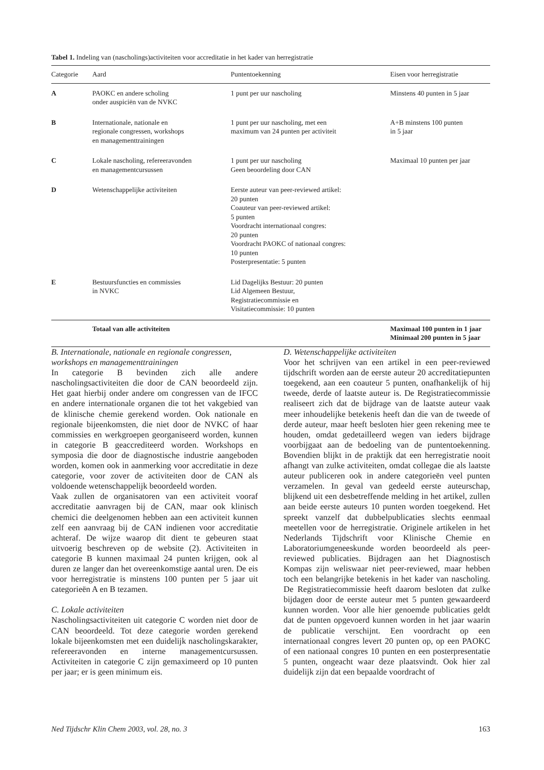Tabel 1. Indeling van (nascholings)activiteiten voor accreditatie in het kader van herregistratie
| Categorie | Aard | Puntentoekenning | Eisen voor herregistratie |
| --- | --- | --- | --- |
| A | PAOKC en andere scholing onder auspiciën van de NVKC | 1 punt per uur nascholing | Minstens 40 punten in 5 jaar |
| B | Internationale, nationale en regionale congressen, workshops en managementtrainingen | 1 punt per uur nascholing, met een maximum van 24 punten per activiteit | A+B minstens 100 punten in 5 jaar |
| C | Lokale nascholing, refereeravonden en managementcursussen | 1 punt per uur nascholing Geen beoordeling door CAN | Maximaal 10 punten per jaar |
| D | Wetenschappelijke activiteiten | Eerste auteur van peer-reviewed artikel: 20 punten Coauteur van peer-reviewed artikel: 5 punten Voordracht internationaal congres: 20 punten Voordracht PAOKC of nationaal congres: 10 punten Posterpresentatie: 5 punten | |
| E | Bestuursfuncties en commissies in NVKC | Lid Dagelijks Bestuur: 20 punten Lid Algemeen Bestuur, Registratiecommissie en Visitatiecommissie: 10 punten | |
| | Totaal van alle activiteiten | | Maximaal 100 punten in 1 jaar Minimaal 200 punten in 5 jaar |
B. Internationale, nationale en regionale congressen, workshops en managementtrainingen
In categorie B bevinden zich alle andere nascholingsactiviteiten die door de CAN beoordeeld zijn. Het gaat hierbij onder andere om congressen van de IFCC en andere internationale organen die tot het vakgebied van de klinische chemie gerekend worden. Ook nationale en regionale bijeenkomsten, die niet door de NVKC of haar commissies en werkgroepen georganiseerd worden, kunnen in categorie B geaccrediteerd worden. Workshops en symposia die door de diagnostische industrie aangeboden worden, komen ook in aanmerking voor accreditatie in deze categorie, voor zover de activiteiten door de CAN als voldoende wetenschappelijk beoordeeld worden.
Vaak zullen de organisatoren van een activiteit vooraf accreditatie aanvragen bij de CAN, maar ook klinisch chemici die deelgenomen hebben aan een activiteit kunnen zelf een aanvraag bij de CAN indienen voor accreditatie achteraf. De wijze waarop dit dient te gebeuren staat uitvoerig beschreven op de website (2). Activiteiten in categorie B kunnen maximaal 24 punten krijgen, ook al duren ze langer dan het overeenkomstige aantal uren. De eis voor herregistratie is minstens 100 punten per 5 jaar uit categorieën A en B tezamen.
C. Lokale activiteiten
Nascholingsactiviteiten uit categorie C worden niet door de CAN beoordeeld. Tot deze categorie worden gerekend lokale bijeenkomsten met een duidelijk nascholingskarakter, refereeravonden en interne managementcursussen. Activiteiten in categorie C zijn gemaximeerd op 10 punten per jaar; er is geen minimum eis.
D. Wetenschappelijke activiteiten
Voor het schrijven van een artikel in een peer-reviewed tijdschrift worden aan de eerste auteur 20 accreditatiepunten toegekend, aan een coauteur 5 punten, onafhankelijk of hij tweede, derde of laatste auteur is. De Registratiecommissie realiseert zich dat de bijdrage van de laatste auteur vaak meer inhoudelijke betekenis heeft dan die van de tweede of derde auteur, maar heeft besloten hier geen rekening mee te houden, omdat gedetailleerd wegen van ieders bijdrage voorbijgaat aan de bedoeling van de puntentoekenning. Bovendien blijkt in de praktijk dat een herregistratie nooit afhangt van zulke activiteiten, omdat collegae die als laatste auteur publiceren ook in andere categorieën veel punten verzamelen. In geval van gedeeld eerste auteurschap, blijkend uit een desbetreffende melding in het artikel, zullen aan beide eerste auteurs 10 punten worden toegekend. Het spreekt vanzelf dat dubbelpublicaties slechts eenmaal meetellen voor de herregistratie. Originele artikelen in het Nederlands Tijdschrift voor Klinische Chemie en Laboratoriumgeneeskunde worden beoordeeld als peer-reviewed publicaties. Bijdragen aan het Diagnostisch Kompas zijn weliswaar niet peer-reviewed, maar hebben toch een belangrijke betekenis in het kader van nascholing. De Registratiecommissie heeft daarom besloten dat zulke bijdagen door de eerste auteur met 5 punten gewaardeerd kunnen worden. Voor alle hier genoemde publicaties geldt dat de punten opgevoerd kunnen worden in het jaar waarin de publicatie verschijnt. Een voordracht op een internationaal congres levert 20 punten op, op een PAOKC of een nationaal congres 10 punten en een posterpresentatie 5 punten, ongeacht waar deze plaatsvindt. Ook hier zal duidelijk zijn dat een bepaalde voordracht of
Ned Tijdschr Klin Chem 2003, vol. 28, no. 3 163